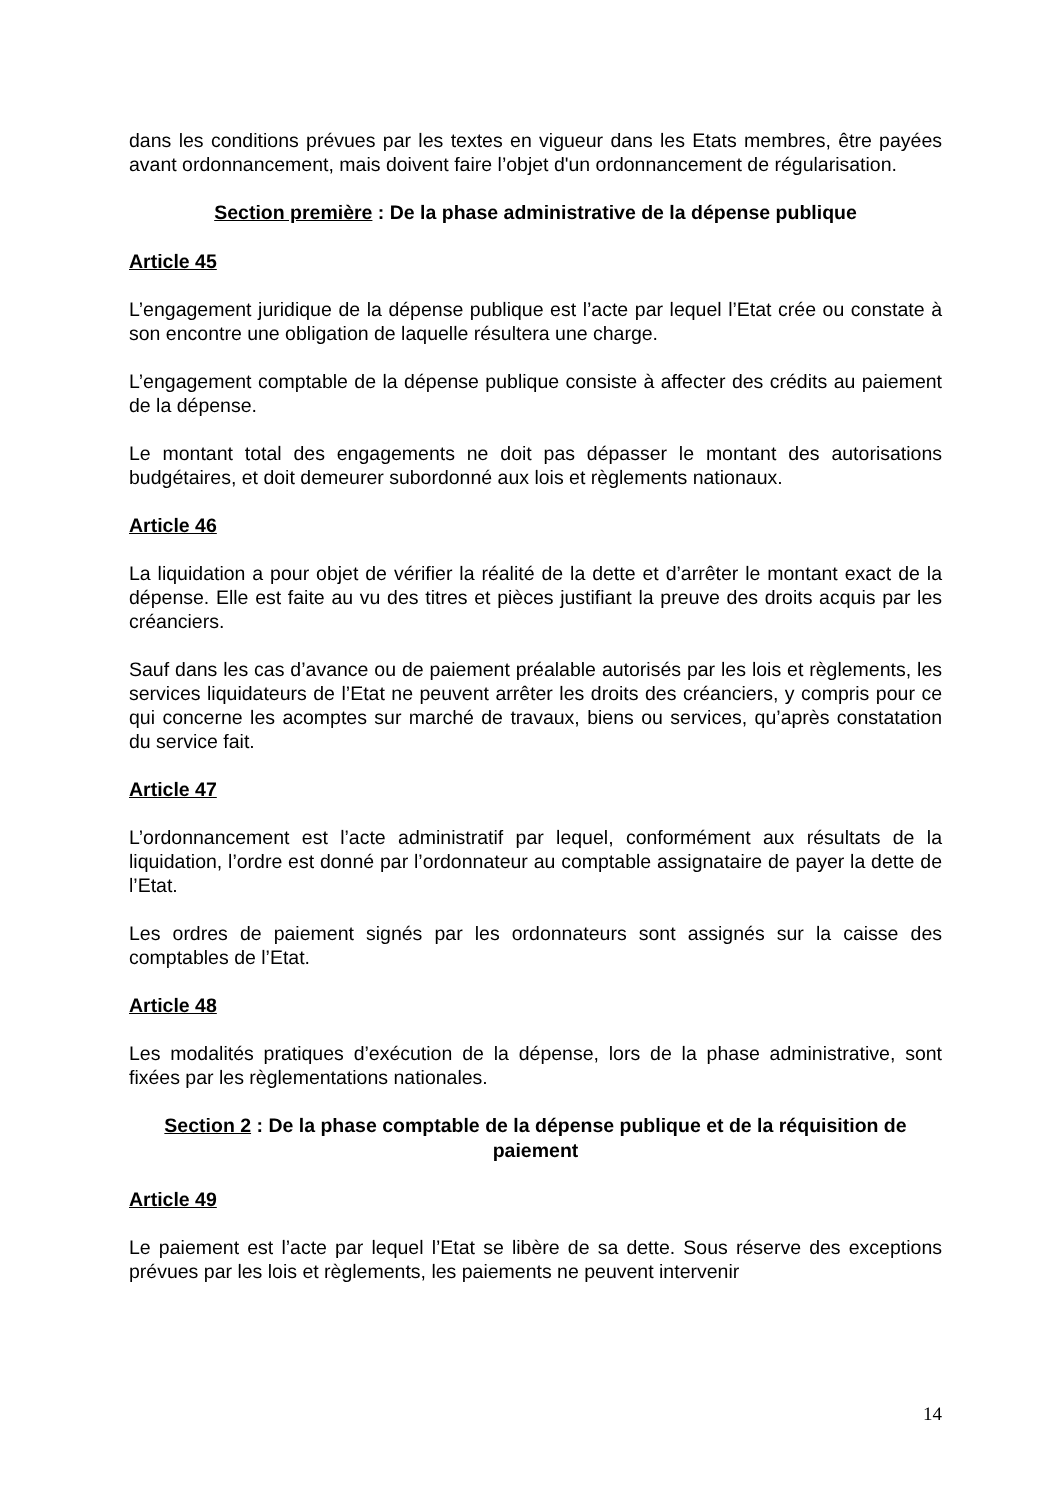dans les conditions prévues par les textes en vigueur dans les Etats membres, être payées avant ordonnancement, mais doivent faire l’objet d'un ordonnancement de régularisation.
Section première : De la phase administrative de la dépense publique
Article 45
L’engagement juridique de la dépense publique est l’acte par lequel l’Etat crée ou constate à son encontre une obligation de laquelle résultera une charge.
L’engagement comptable de la dépense publique consiste à affecter des crédits au paiement de la dépense.
Le montant total des engagements ne doit pas dépasser le montant des autorisations budgétaires, et doit demeurer subordonné aux lois et règlements nationaux.
Article 46
La liquidation a pour objet de vérifier la réalité de la dette et d’arrêter le montant exact de la dépense. Elle est faite au vu des titres et pièces justifiant la preuve des droits acquis par les créanciers.
Sauf dans les cas d’avance ou de paiement préalable autorisés par les lois et règlements, les services liquidateurs de l’Etat ne peuvent arrêter les droits des créanciers, y compris pour ce qui concerne les acomptes sur marché de travaux, biens ou services, qu’après constatation du service fait.
Article 47
L’ordonnancement est l’acte administratif par lequel, conformément aux résultats de la liquidation, l’ordre est donné par l’ordonnateur au comptable assignataire de payer la dette de l’Etat.
Les ordres de paiement signés par les ordonnateurs sont assignés sur la caisse des comptables de l’Etat.
Article 48
Les modalités pratiques d’exécution de la dépense, lors de la phase administrative, sont fixées par les règlementations nationales.
Section 2 : De la phase comptable de la dépense publique et de la réquisition de paiement
Article 49
Le paiement est l’acte par lequel l’Etat se libère de sa dette. Sous réserve des exceptions prévues par les lois et règlements, les paiements ne peuvent intervenir
14